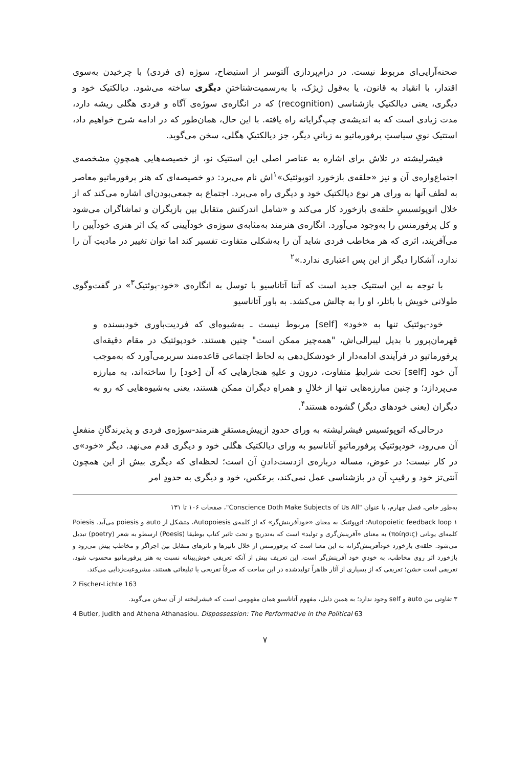صحنه‌آرایی‌ای مربوط نیست. در درام‌پردازی آلتوسر از استیضاح، سوژه (ی فردی) با چرخیدن به‌سوی اقتدار، با انقیاد به قانون، یا به‌قول ژیژک، با به‌رسمیت‌شناختنِ دیگری ساخته می‌شود. دیالکتیک خود و دیگری، یعنی دیالکتیکِ بازشناسی (recognition) که در انگاره‌ی سوژه‌ی آگاه و فردی هگلی ریشه دارد، مدت زیادی است که به اندیشه‌ی چپ‌گرایانه راه یافته. با این حال، همان‌طور که در ادامه شرح خواهیم داد، استتیک نویِ سیاستِ پرفورماتیو به زبانیِ دیگر، جز دیالکتیکِ هگلی، سخن می‌گوید.
فیشرلیشته در تلاش برای اشاره به عناصر اصلی این استتیک نو، از خصیصه‌هایی همچونِ مشخصه‌ی اجتماع‌واره‌ی آن و نیز «حلقه‌ی بازخورد اتوپوئتیک»<sup>۱</sup>اش نام می‌برد: دو خصیصه‌ای که هنر پرفورماتیو معاصر به لطف آنها به ورای هر نوع دیالکتیک خود و دیگری راه می‌برد. اجتماع به جمعی‌بودن‌ای اشاره می‌کند که از خلال اتوپوئسیسِ حلقه‌ی بازخورد کار می‌کند و «شامل اندرکنش متقابل بین بازیگران و تماشاگران می‌شود و کل پرفورمنس را به‌وجود می‌آورد. انگاره‌ی هنرمند به‌مثابه‌ی سوژه‌ی خودآیینی که یک اثر هنری خودآیین را می‌آفریند، اثری که هر مخاطب فردی شاید آن را به‌شکلی متفاوت تفسیر کند اما توان تغییر در مادیتِ آن را ندارد، آشکارا دیگر از این پس اعتباری ندارد.»<sup>۲</sup>
با توجه به این استتیک جدید است که آتنا آتاناسیو با توسل به انگاره‌ی «خود-پوئتیک<sup>۳</sup>» در گفت‌وگوی طولانی خویش با باتلر، او را به چالش می‌کشد. به باور آتاناسیو
خود-پوئتیک تنها به «خود» [self] مربوط نیست ـ به‌شیوه‌ای که فردیت‌باوری خودبسنده و قهرمان‌پرور یا بدیل لیبرالی‌اش، "همه‌چیز ممکن است" چنین هستند. خودپوئتیک در مقام دقیقه‌ای پرفورماتیو در فرآیندی ادامه‌دار از خودشکل‌دهی به لحاظ اجتماعی قاعده‌مند سربرمی‌آورد که به‌موجب آن خود [self] تحت شرایطِ متفاوت، درون و علیهِ هنجارهایی که آن [خود] را ساخته‌اند، به مبارزه می‌پردازد؛ و چنین مبارزه‌هایی تنها از خلالِ و همراهِ دیگران ممکن هستند، یعنی به‌شیوه‌هایی که رو به دیگران (یعنی خودهای دیگر) گشوده هستند<sup>۴</sup>.
درحالی‌که اتوپوئسیس فیشرلیشته به ورای حدودِ ازپیش‌مستقرِ هنرمند-سوژه‌ی فردی و پذیرندگانِ منفعلِ آن می‌رود، خودپوئتیکِ پرفورماتیوِ آتاناسیو به ورای دیالکتیک هگلی خود و دیگری قدم می‌نهد. دیگر «خود»ی در کار نیست؛ در عوض، مساله درباره‌ی ازدست‌دادنِ آن است؛ لحظه‌ای که دیگری بیش از این همچون آنتی‌تز خود و رقیبِ آن در بازشناسی عمل نمی‌کند، برعکس، خود و دیگری به حدودِ امر
به‌طور خاص، فصل چهارم، با عنوان "Conscience Doth Make Subjects of Us All"، صفحات ۱۰۶ تا ۱۳۱
۱ Autopoietic feedback loop: اتوپوئتیک به معنای «خودآفرینش‌گر» که از کلمه‌ی Autopoiesis، متشکل از auto و poiesis می‌آید. Poiesis کلمه‌ای یونانی (ποίησις) به معنای «آفرینش‌گری و تولید» است که به‌تدریج و تحت تاثیر کتاب بوطیقا (Poesis) ارسطو به شعر (poetry) تبدیل می‌شود. حلقه‌ی بازخورد خودآفرینش‌گرانه به این معنا است که پرفورمنس از خلال تاثیرها و تاثرهای متقابل بین اجراگر و مخاطب پیش می‌رود و بازخورد اثر روی مخاطب، به خودیِ خود آفرینش‌گر است. این تعریف بیش از آنکه تعریفی خوش‌بینانه نسبت به هنر پرفورماتیو محسوب شود، تعریفی است خشن؛ تعریفی که از بسیاری از آثار ظاهراً تولیدشده در این ساحت که صرفاً تفریحی یا تبلیغاتی هستند، مشروعیت‌زدایی می‌کند.
2 Fischer-Lichte 163
۳ تفاوتی بین auto و self وجود ندارد؛ به همین دلیل، مفهوم آتاناسیو همان مفهومی است که فیشرلیخته از آن سخن می‌گوید.
4 Butler, Judith and Athena Athanasiou. Dispossession: The Performative in the Political 63
۷